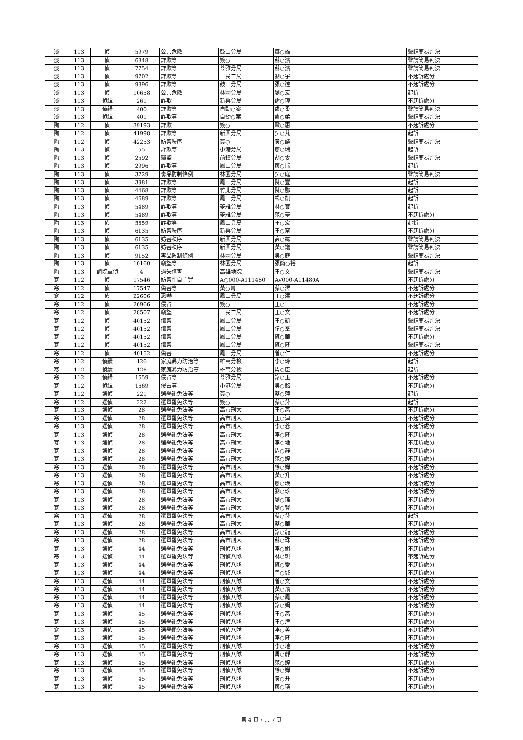| 淡 | 113 | 偵 | 5979 | 公共危險 | 鼓山分局 | 鄒○雄 | 聲請簡易判決 |
| 淡 | 113 | 偵 | 6848 | 詐欺等 | 簽○ | 蘇○濱 | 聲請簡易判決 |
| 淡 | 113 | 偵 | 7754 | 詐欺等 | 苓雅分局 | 蘇○濱 | 聲請簡易判決 |
| 淡 | 113 | 偵 | 9702 | 詐欺等 | 三民二局 | 劉○宇 | 不起訴處分 |
| 淡 | 113 | 偵 | 9896 | 詐欺等 | 鼓山分局 | 張○達 | 不起訴處分 |
| 淡 | 113 | 偵 | 10658 | 公共危險 | 林園分局 | 劉○宏 | 起訴 |
| 淡 | 113 | 偵緝 | 261 | 詐欺 | 新興分局 | 謝○璋 | 不起訴處分 |
| 淡 | 113 | 偵緝 | 400 | 詐欺等 | 自動○案 | 盧○柔 | 聲請簡易判決 |
| 淡 | 113 | 偵緝 | 401 | 詐欺等 | 自動○案 | 盧○柔 | 聲請簡易判決 |
| 陶 | 112 | 偵 | 39193 | 詐欺 | 簽○ | 歐○惠 | 不起訴處分 |
| 陶 | 112 | 偵 | 41998 | 詐欺等 | 新興分局 | 吳○芃 | 起訴 |
| 陶 | 112 | 偵 | 42253 | 妨害秩序 | 簽○ | 黃○議 | 聲請簡易判決 |
| 陶 | 113 | 偵 | 55 | 詐欺等 | 小港分局 | 廖○瑞 | 起訴 |
| 陶 | 113 | 偵 | 2592 | 竊盜 | 前鎮分局 | 胡○雯 | 聲請簡易判決 |
| 陶 | 113 | 偵 | 2996 | 詐欺等 | 鳳山分局 | 廖○瑞 | 起訴 |
| 陶 | 113 | 偵 | 3729 | 毒品防制條例 | 林園分局 | 吳○庭 | 聲請簡易判決 |
| 陶 | 113 | 偵 | 3981 | 詐欺等 | 鳳山分局 | 陳○豐 | 起訴 |
| 陶 | 113 | 偵 | 4468 | 詐欺等 | 竹北分局 | 陳○郡 | 起訴 |
| 陶 | 113 | 偵 | 4689 | 詐欺等 | 鳳山分局 | 楊○凱 | 起訴 |
| 陶 | 113 | 偵 | 5489 | 詐欺等 | 苓雅分局 | 林○寶 | 起訴 |
| 陶 | 113 | 偵 | 5489 | 詐欺等 | 苓雅分局 | 范○亭 | 不起訴處分 |
| 陶 | 113 | 偵 | 5859 | 詐欺等 | 鳳山分局 | 王○宏 | 起訴 |
| 陶 | 113 | 偵 | 6135 | 妨害秩序 | 新興分局 | 王○甯 | 不起訴處分 |
| 陶 | 113 | 偵 | 6135 | 妨害秩序 | 新興分局 | 高○紘 | 聲請簡易判決 |
| 陶 | 113 | 偵 | 6135 | 妨害秩序 | 新興分局 | 黃○議 | 聲請簡易判決 |
| 陶 | 113 | 偵 | 9152 | 毒品防制條例 | 林園分局 | 吳○庭 | 聲請簡易判決 |
| 陶 | 113 | 偵 | 10160 | 竊盜等 | 林園分局 | 張簡○裕 | 起訴 |
| 陶 | 113 | 調院軍偵 | 4 | 過失傷害 | 高雄地院 | 王○文 | 聲請簡易判決 |
| 寒 | 112 | 偵 | 17546 | 妨害性自主罪 | A○000-A111480 | AV000-A11480A | 不起訴處分 |
| 寒 | 112 | 偵 | 17547 | 傷害等 | 黃○菁 | 蔡○澤 | 不起訴處分 |
| 寒 | 112 | 偵 | 22606 | 恐嚇 | 鳳山分局 | 王○澐 | 不起訴處分 |
| 寒 | 112 | 偵 | 26966 | 侵占 | 簽○ | 王○ | 不起訴處分 |
| 寒 | 112 | 偵 | 28507 | 竊盜 | 三民二局 | 王○文 | 不起訴處分 |
| 寒 | 112 | 偵 | 40152 | 傷害 | 鳳山分局 | 王○凱 | 聲請簡易判決 |
| 寒 | 112 | 偵 | 40152 | 傷害 | 鳳山分局 | 伍○羣 | 聲請簡易判決 |
| 寒 | 112 | 偵 | 40152 | 傷害 | 鳳山分局 | 陳○華 | 不起訴處分 |
| 寒 | 112 | 偵 | 40152 | 傷害 | 鳳山分局 | 陳○隆 | 聲請簡易判決 |
| 寒 | 112 | 偵 | 40152 | 傷害 | 鳳山分局 | 曾○仁 | 不起訴處分 |
| 寒 | 112 | 偵續 | 126 | 家庭暴力防治等 | 雄高分檢 | 李○玲 | 起訴 |
| 寒 | 112 | 偵續 | 126 | 家庭暴力防治等 | 雄高分檢 | 周○臣 | 起訴 |
| 寒 | 112 | 偵緝 | 1659 | 侵占等 | 苓雅分局 | 謝○玉 | 不起訴處分 |
| 寒 | 112 | 偵緝 | 1669 | 侵占等 | 小港分局 | 吳○銘 | 不起訴處分 |
| 寒 | 112 | 選偵 | 221 | 選舉罷免法等 | 簽○ | 蔡○萍 | 起訴 |
| 寒 | 112 | 選偵 | 222 | 選舉罷免法等 | 簽○ | 蔡○萍 | 起訴 |
| 寒 | 113 | 選偵 | 28 | 選舉罷免法等 | 高市刑大 | 王○燕 | 不起訴處分 |
| 寒 | 113 | 選偵 | 28 | 選舉罷免法等 | 高市刑大 | 王○津 | 不起訴處分 |
| 寒 | 113 | 選偵 | 28 | 選舉罷免法等 | 高市刑大 | 李○蓉 | 不起訴處分 |
| 寒 | 113 | 選偵 | 28 | 選舉罷免法等 | 高市刑大 | 李○隆 | 不起訴處分 |
| 寒 | 113 | 選偵 | 28 | 選舉罷免法等 | 高市刑大 | 李○地 | 不起訴處分 |
| 寒 | 113 | 選偵 | 28 | 選舉罷免法等 | 高市刑大 | 周○靜 | 不起訴處分 |
| 寒 | 113 | 選偵 | 28 | 選舉罷免法等 | 高市刑大 | 范○婷 | 不起訴處分 |
| 寒 | 113 | 選偵 | 28 | 選舉罷免法等 | 高市刑大 | 徐○嬋 | 不起訴處分 |
| 寒 | 113 | 選偵 | 28 | 選舉罷免法等 | 高市刑大 | 黃○升 | 不起訴處分 |
| 寒 | 113 | 選偵 | 28 | 選舉罷免法等 | 高市刑大 | 廖○瑛 | 不起訴處分 |
| 寒 | 113 | 選偵 | 28 | 選舉罷免法等 | 高市刑大 | 劉○珍 | 不起訴處分 |
| 寒 | 113 | 選偵 | 28 | 選舉罷免法等 | 高市刑大 | 劉○瑤 | 不起訴處分 |
| 寒 | 113 | 選偵 | 28 | 選舉罷免法等 | 高市刑大 | 劉○賢 | 不起訴處分 |
| 寒 | 113 | 選偵 | 28 | 選舉罷免法等 | 高市刑大 | 蔡○萍 | 起訴 |
| 寒 | 113 | 選偵 | 28 | 選舉罷免法等 | 高市刑大 | 蔡○華 | 不起訴處分 |
| 寒 | 113 | 選偵 | 28 | 選舉罷免法等 | 高市刑大 | 謝○龍 | 不起訴處分 |
| 寒 | 113 | 選偵 | 28 | 選舉罷免法等 | 高市刑大 | 蘇○珠 | 不起訴處分 |
| 寒 | 113 | 選偵 | 44 | 選舉罷免法等 | 刑偵八隊 | 李○娟 | 不起訴處分 |
| 寒 | 113 | 選偵 | 44 | 選舉罷免法等 | 刑偵八隊 | 林○琪 | 不起訴處分 |
| 寒 | 113 | 選偵 | 44 | 選舉罷免法等 | 刑偵八隊 | 陳○愛 | 不起訴處分 |
| 寒 | 113 | 選偵 | 44 | 選舉罷免法等 | 刑偵八隊 | 曾○城 | 不起訴處分 |
| 寒 | 113 | 選偵 | 44 | 選舉罷免法等 | 刑偵八隊 | 曾○文 | 不起訴處分 |
| 寒 | 113 | 選偵 | 44 | 選舉罷免法等 | 刑偵八隊 | 黃○飛 | 不起訴處分 |
| 寒 | 113 | 選偵 | 44 | 選舉罷免法等 | 刑偵八隊 | 蔡○鳳 | 不起訴處分 |
| 寒 | 113 | 選偵 | 44 | 選舉罷免法等 | 刑偵八隊 | 謝○娟 | 不起訴處分 |
| 寒 | 113 | 選偵 | 45 | 選舉罷免法等 | 刑偵八隊 | 王○燕 | 不起訴處分 |
| 寒 | 113 | 選偵 | 45 | 選舉罷免法等 | 刑偵八隊 | 王○津 | 不起訴處分 |
| 寒 | 113 | 選偵 | 45 | 選舉罷免法等 | 刑偵八隊 | 李○蓉 | 不起訴處分 |
| 寒 | 113 | 選偵 | 45 | 選舉罷免法等 | 刑偵八隊 | 李○隆 | 不起訴處分 |
| 寒 | 113 | 選偵 | 45 | 選舉罷免法等 | 刑偵八隊 | 李○地 | 不起訴處分 |
| 寒 | 113 | 選偵 | 45 | 選舉罷免法等 | 刑偵八隊 | 周○靜 | 不起訴處分 |
| 寒 | 113 | 選偵 | 45 | 選舉罷免法等 | 刑偵八隊 | 范○婷 | 不起訴處分 |
| 寒 | 113 | 選偵 | 45 | 選舉罷免法等 | 刑偵八隊 | 徐○嬋 | 不起訴處分 |
| 寒 | 113 | 選偵 | 45 | 選舉罷免法等 | 刑偵八隊 | 黃○升 | 不起訴處分 |
| 寒 | 113 | 選偵 | 45 | 選舉罷免法等 | 刑偵八隊 | 廖○瑛 | 不起訴處分 |
第 4 頁，共 7 頁